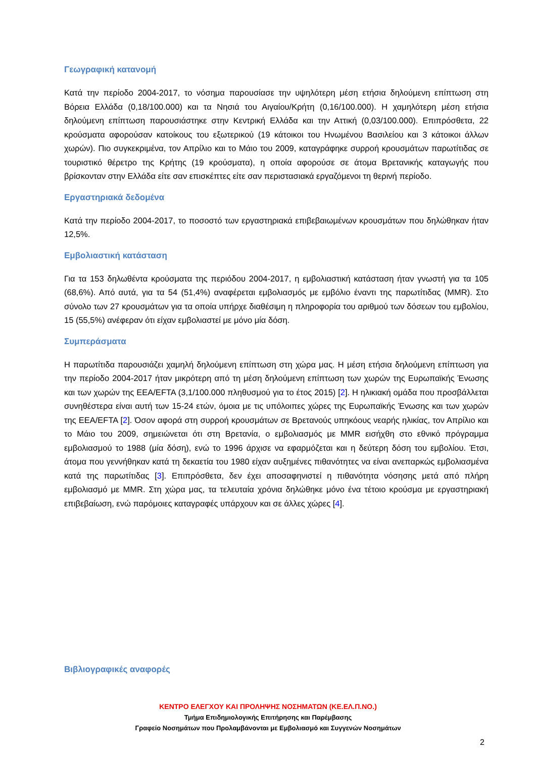Γεωγραφική κατανομή
Κατά την περίοδο 2004-2017, το νόσημα παρουσίασε την υψηλότερη μέση ετήσια δηλούμενη επίπτωση στη Βόρεια Ελλάδα (0,18/100.000) και τα Νησιά του Αιγαίου/Κρήτη (0,16/100.000). Η χαμηλότερη μέση ετήσια δηλούμενη επίπτωση παρουσιάστηκε στην Κεντρική Ελλάδα και την Αττική (0,03/100.000). Επιπρόσθετα, 22 κρούσματα αφορούσαν κατοίκους του εξωτερικού (19 κάτοικοι του Ηνωμένου Βασιλείου και 3 κάτοικοι άλλων χωρών). Πιο συγκεκριμένα, τον Απρίλιο και το Μάιο του 2009, καταγράφηκε συρροή κρουσμάτων παρωτίτιδας σε τουριστικό θέρετρο της Κρήτης (19 κρούσματα), η οποία αφορούσε σε άτομα Βρετανικής καταγωγής που βρίσκονταν στην Ελλάδα είτε σαν επισκέπτες είτε σαν περιστασιακά εργαζόμενοι τη θερινή περίοδο.
Εργαστηριακά δεδομένα
Κατά την περίοδο 2004-2017, το ποσοστό των εργαστηριακά επιβεβαιωμένων κρουσμάτων που δηλώθηκαν ήταν 12,5%.
Εμβολιαστική κατάσταση
Για τα 153 δηλωθέντα κρούσματα της περιόδου 2004-2017, η εμβολιαστική κατάσταση ήταν γνωστή για τα 105 (68,6%). Από αυτά, για τα 54 (51,4%) αναφέρεται εμβολιασμός με εμβόλιο έναντι της παρωτίτιδας (MMR). Στο σύνολο των 27 κρουσμάτων για τα οποία υπήρχε διαθέσιμη η πληροφορία του αριθμού των δόσεων του εμβολίου, 15 (55,5%) ανέφεραν ότι είχαν εμβολιαστεί με μόνο μία δόση.
Συμπεράσματα
Η παρωτίτιδα παρουσιάζει χαμηλή δηλούμενη επίπτωση στη χώρα μας. Η μέση ετήσια δηλούμενη επίπτωση για την περίοδο 2004-2017 ήταν μικρότερη από τη μέση δηλούμενη επίπτωση των χωρών της Ευρωπαϊκής Ένωσης και των χωρών της EEA/EFTA (3,1/100.000 πληθυσμού για το έτος 2015) [2]. Η ηλικιακή ομάδα που προσβάλλεται συνηθέστερα είναι αυτή των 15-24 ετών, όμοια με τις υπόλοιπες χώρες της Ευρωπαϊκής Ένωσης και των χωρών της EEA/EFTA [2]. Όσον αφορά στη συρροή κρουσμάτων σε Βρετανούς υπηκόους νεαρής ηλικίας, τον Απρίλιο και το Μάιο του 2009, σημειώνεται ότι στη Βρετανία, ο εμβολιασμός με MMR εισήχθη στο εθνικό πρόγραμμα εμβολιασμού το 1988 (μία δόση), ενώ το 1996 άρχισε να εφαρμόζεται και η δεύτερη δόση του εμβολίου. Έτσι, άτομα που γεννήθηκαν κατά τη δεκαετία του 1980 είχαν αυξημένες πιθανότητες να είναι ανεπαρκώς εμβολιασμένα κατά της παρωτίτιδας [3]. Επιπρόσθετα, δεν έχει αποσαφηνιστεί η πιθανότητα νόσησης μετά από πλήρη εμβολιασμό με MMR. Στη χώρα μας, τα τελευταία χρόνια δηλώθηκε μόνο ένα τέτοιο κρούσμα με εργαστηριακή επιβεβαίωση, ενώ παρόμοιες καταγραφές υπάρχουν και σε άλλες χώρες [4].
Βιβλιογραφικές αναφορές
ΚΕΝΤΡΟ ΕΛΕΓΧΟΥ ΚΑΙ ΠΡΟΛΗΨΗΣ ΝΟΣΗΜΑΤΩΝ (ΚΕ.ΕΛ.Π.ΝΟ.)
Τμήμα Επιδημιολογικής Επιτήρησης και Παρέμβασης
Γραφείο Νοσημάτων που Προλαμβάνονται με Εμβολιασμό και Συγγενών Νοσημάτων
2